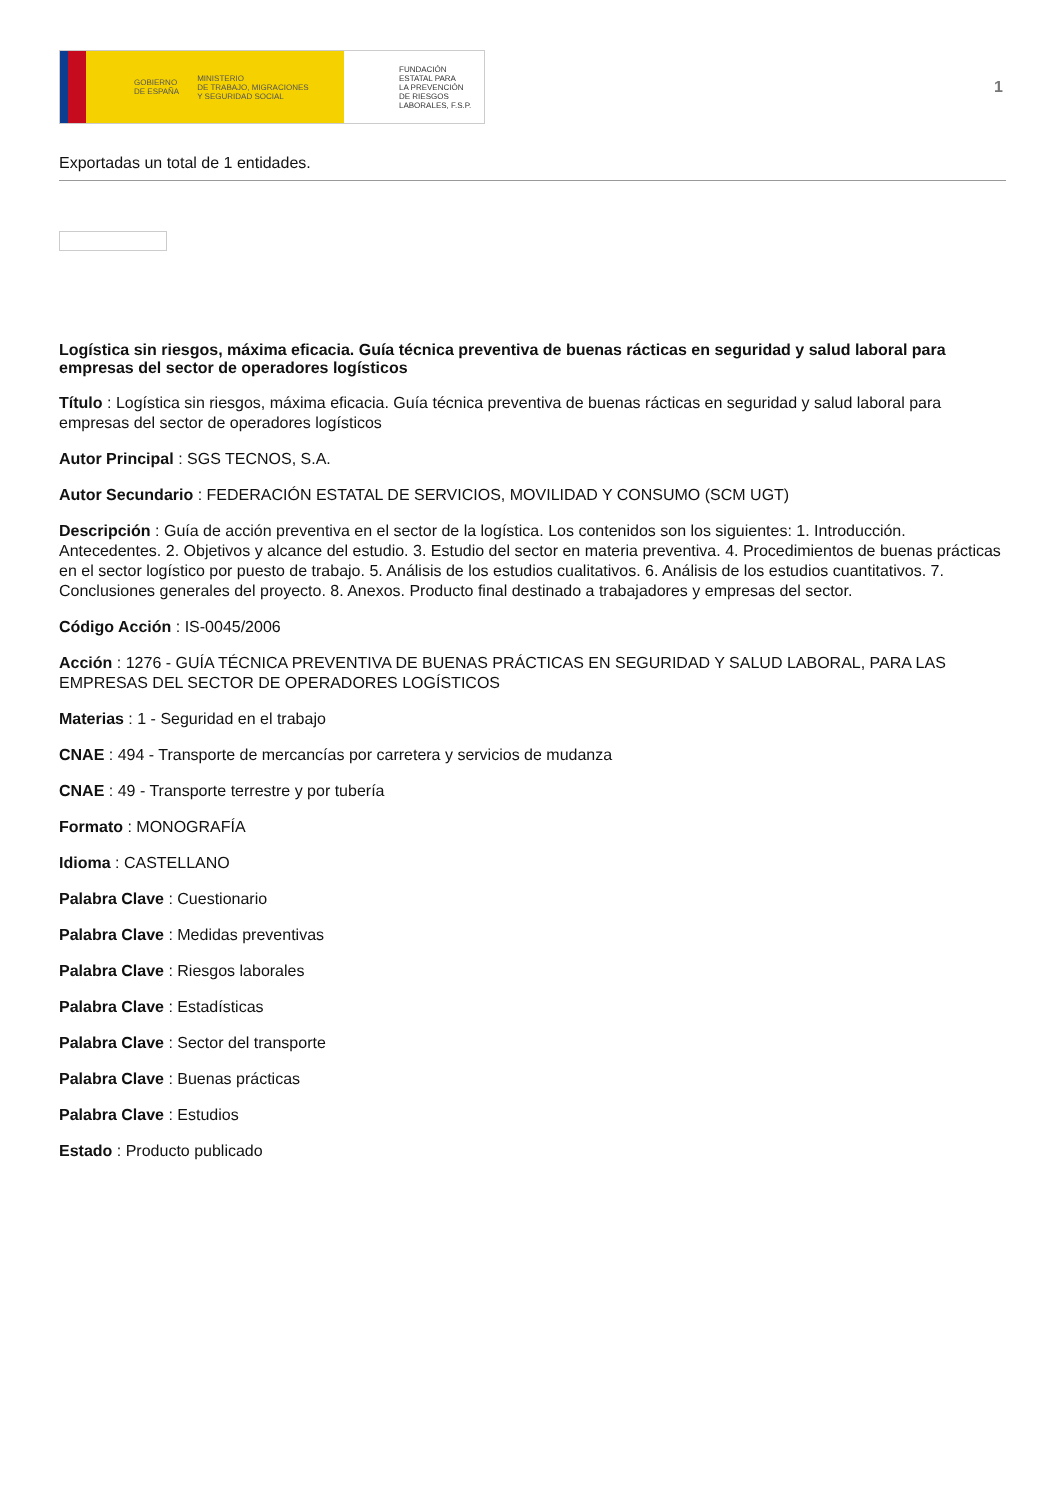GOBIERNO
DE ESPAÑA MINISTERIO
DE TRABAJO, MIGRACIONES
Y SEGURIDAD SOCIAL
FUNDACIÓN
ESTATAL PARA
LA PREVENCIÓN
DE RIESGOS
LABORALES, F.S.P.
1
Exportadas un total de 1 entidades.
Logística sin riesgos, máxima eficacia. Guía técnica preventiva de buenas rácticas en seguridad y salud laboral para empresas del sector de operadores logísticos
Título : Logística sin riesgos, máxima eficacia. Guía técnica preventiva de buenas rácticas en seguridad y salud laboral para empresas del sector de operadores logísticos
Autor Principal : SGS TECNOS, S.A.
Autor Secundario : FEDERACIÓN ESTATAL DE SERVICIOS, MOVILIDAD Y CONSUMO (SCM UGT)
Descripción : Guía de acción preventiva en el sector de la logística. Los contenidos son los siguientes: 1. Introducción. Antecedentes. 2. Objetivos y alcance del estudio. 3. Estudio del sector en materia preventiva. 4. Procedimientos de buenas prácticas en el sector logístico por puesto de trabajo. 5. Análisis de los estudios cualitativos. 6. Análisis de los estudios cuantitativos. 7. Conclusiones generales del proyecto. 8. Anexos. Producto final destinado a trabajadores y empresas del sector.
Código Acción : IS-0045/2006
Acción : 1276 - GUÍA TÉCNICA PREVENTIVA DE BUENAS PRÁCTICAS EN SEGURIDAD Y SALUD LABORAL, PARA LAS EMPRESAS DEL SECTOR DE OPERADORES LOGÍSTICOS
Materias : 1 - Seguridad en el trabajo
CNAE : 494 - Transporte de mercancías por carretera y servicios de mudanza
CNAE : 49 - Transporte terrestre y por tubería
Formato : MONOGRAFÍA
Idioma : CASTELLANO
Palabra Clave : Cuestionario
Palabra Clave : Medidas preventivas
Palabra Clave : Riesgos laborales
Palabra Clave : Estadísticas
Palabra Clave : Sector del transporte
Palabra Clave : Buenas prácticas
Palabra Clave : Estudios
Estado : Producto publicado